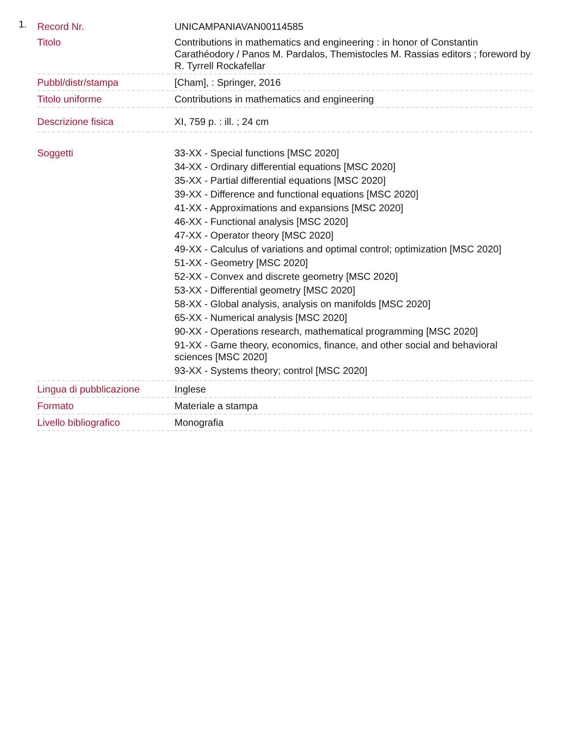1.
| Record Nr. | UNICAMPANIAVAN00114585 |
| Titolo | Contributions in mathematics and engineering : in honor of Constantin Carathéodory / Panos M. Pardalos, Themistocles M. Rassias editors ; foreword by R. Tyrrell Rockafellar |
| Pubbl/distr/stampa | [Cham], : Springer, 2016 |
| Titolo uniforme | Contributions in mathematics and engineering |
| Descrizione fisica | XI, 759 p. : ill. ; 24 cm |
| Soggetti | 33-XX - Special functions [MSC 2020] 34-XX - Ordinary differential equations [MSC 2020] 35-XX - Partial differential equations [MSC 2020] 39-XX - Difference and functional equations [MSC 2020] 41-XX - Approximations and expansions [MSC 2020] 46-XX - Functional analysis [MSC 2020] 47-XX - Operator theory [MSC 2020] 49-XX - Calculus of variations and optimal control; optimization [MSC 2020] 51-XX - Geometry [MSC 2020] 52-XX - Convex and discrete geometry [MSC 2020] 53-XX - Differential geometry [MSC 2020] 58-XX - Global analysis, analysis on manifolds [MSC 2020] 65-XX - Numerical analysis [MSC 2020] 90-XX - Operations research, mathematical programming [MSC 2020] 91-XX - Game theory, economics, finance, and other social and behavioral sciences [MSC 2020] 93-XX - Systems theory; control [MSC 2020] |
| Lingua di pubblicazione | Inglese |
| Formato | Materiale a stampa |
| Livello bibliografico | Monografia |